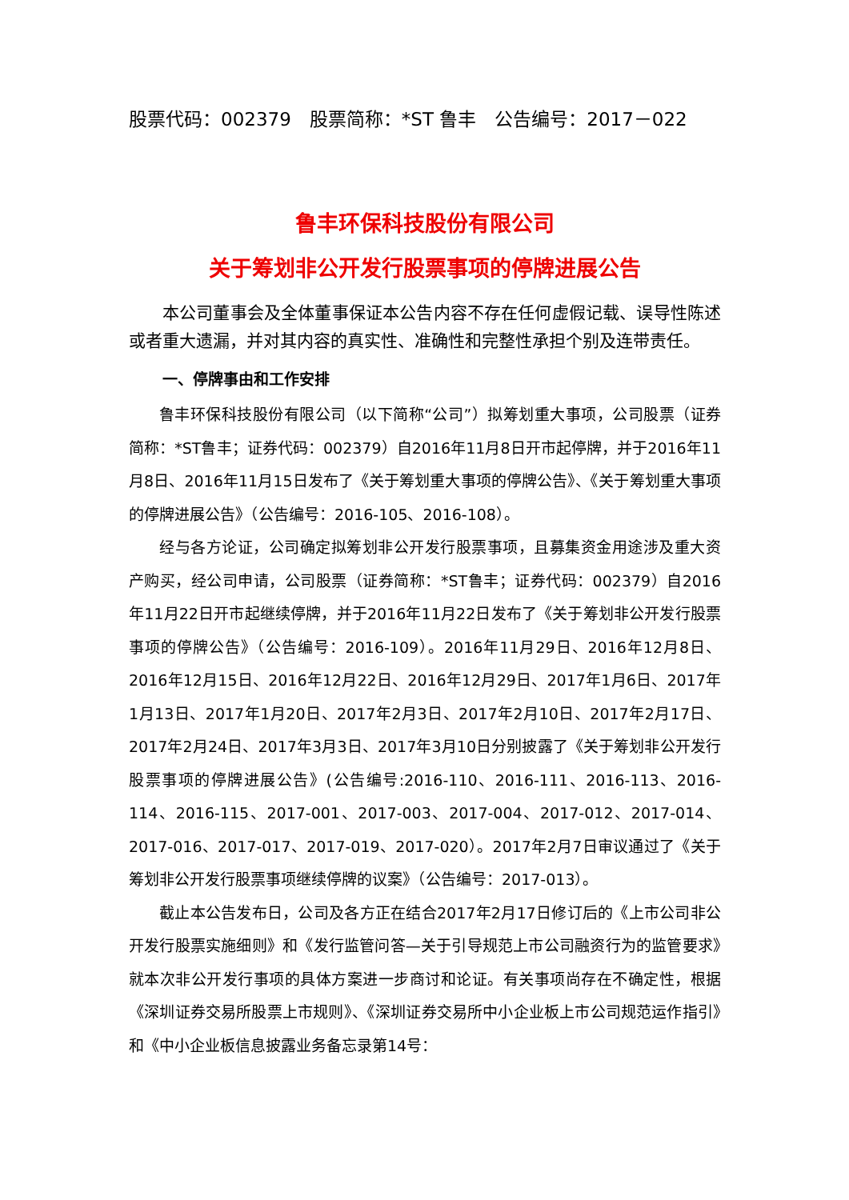股票代码：002379　股票简称：*ST 鲁丰　公告编号：2017－022
鲁丰环保科技股份有限公司
关于筹划非公开发行股票事项的停牌进展公告
本公司董事会及全体董事保证本公告内容不存在任何虚假记载、误导性陈述或者重大遗漏，并对其内容的真实性、准确性和完整性承担个别及连带责任。
一、停牌事由和工作安排
鲁丰环保科技股份有限公司（以下简称“公司”）拟筹划重大事项，公司股票（证券简称：*ST鲁丰；证券代码：002379）自2016年11月8日开市起停牌，并于2016年11月8日、2016年11月15日发布了《关于筹划重大事项的停牌公告》、《关于筹划重大事项的停牌进展公告》（公告编号：2016-105、2016-108）。
经与各方论证，公司确定拟筹划非公开发行股票事项，且募集资金用途涉及重大资产购买，经公司申请，公司股票（证券简称：*ST鲁丰；证券代码：002379）自2016年11月22日开市起继续停牌，并于2016年11月22日发布了《关于筹划非公开发行股票事项的停牌公告》（公告编号：2016-109）。2016年11月29日、2016年12月8日、2016年12月15日、2016年12月22日、2016年12月29日、2017年1月6日、2017年1月13日、2017年1月20日、2017年2月3日、2017年2月10日、2017年2月17日、2017年2月24日、2017年3月3日、2017年3月10日分别披露了《关于筹划非公开发行股票事项的停牌进展公告》(公告编号:2016-110、2016-111、2016-113、2016-114、2016-115、2017-001、2017-003、2017-004、2017-012、2017-014、2017-016、2017-017、2017-019、2017-020）。2017年2月7日审议通过了《关于筹划非公开发行股票事项继续停牌的议案》（公告编号：2017-013）。
截止本公告发布日，公司及各方正在结合2017年2月17日修订后的《上市公司非公开发行股票实施细则》和《发行监管问答—关于引导规范上市公司融资行为的监管要求》就本次非公开发行事项的具体方案进一步商讨和论证。有关事项尚存在不确定性，根据《深圳证券交易所股票上市规则》、《深圳证券交易所中小企业板上市公司规范运作指引》和《中小企业板信息披露业务备忘录第14号：